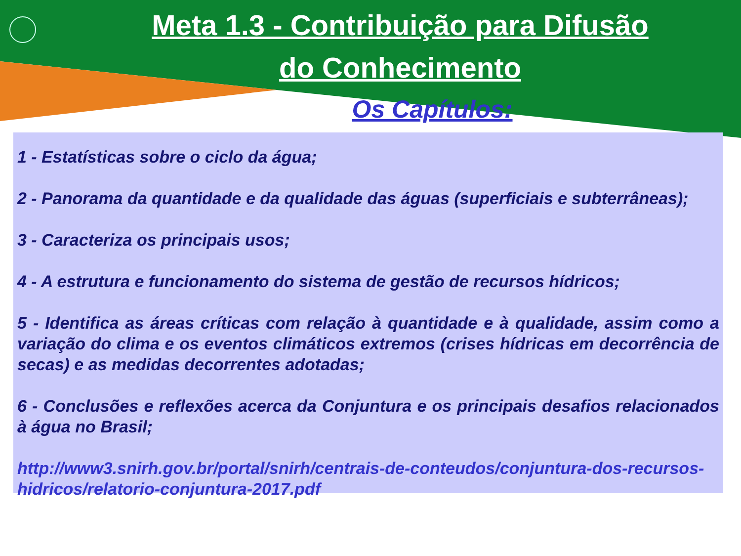Meta 1.3 - Contribuição para Difusão
do Conhecimento
Os Capítulos:
1 - Estatísticas sobre o ciclo da água;
2 - Panorama da quantidade e da qualidade das águas (superficiais e subterrâneas);
3 - Caracteriza os principais usos;
4 - A estrutura e funcionamento do sistema de gestão de recursos hídricos;
5 - Identifica as áreas críticas com relação à quantidade e à qualidade, assim como a variação do clima e os eventos climáticos extremos (crises hídricas em decorrência de secas) e as medidas decorrentes adotadas;
6 - Conclusões e reflexões acerca da Conjuntura e os principais desafios relacionados à água no Brasil;
http://www3.snirh.gov.br/portal/snirh/centrais-de-conteudos/conjuntura-dos-recursos-hidricos/relatorio-conjuntura-2017.pdf